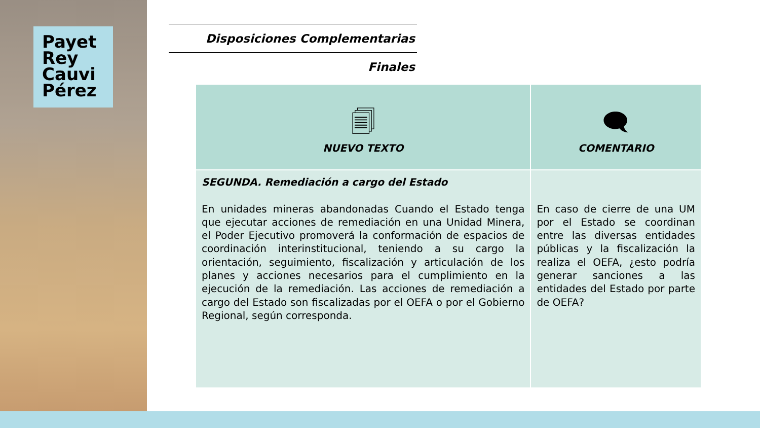Payet
Rey
Cauvi
Pérez
Disposiciones Complementarias Finales
| 🗐 NUEVO TEXTO | 🗨 COMENTARIO |
| --- | --- |
| SEGUNDA. Remediación a cargo del Estado En unidades mineras abandonadas Cuando el Estado tenga que ejecutar acciones de remediación en una Unidad Minera, el Poder Ejecutivo promoverá la conformación de espacios de coordinación interinstitucional, teniendo a su cargo la orientación, seguimiento, fiscalización y articulación de los planes y acciones necesarios para el cumplimiento en la ejecución de la remediación. Las acciones de remediación a cargo del Estado son fiscalizadas por el OEFA o por el Gobierno Regional, según corresponda. | En caso de cierre de una UM por el Estado se coordinan entre las diversas entidades públicas y la fiscalización la realiza el OEFA, ¿esto podría generar sanciones a las entidades del Estado por parte de OEFA? |